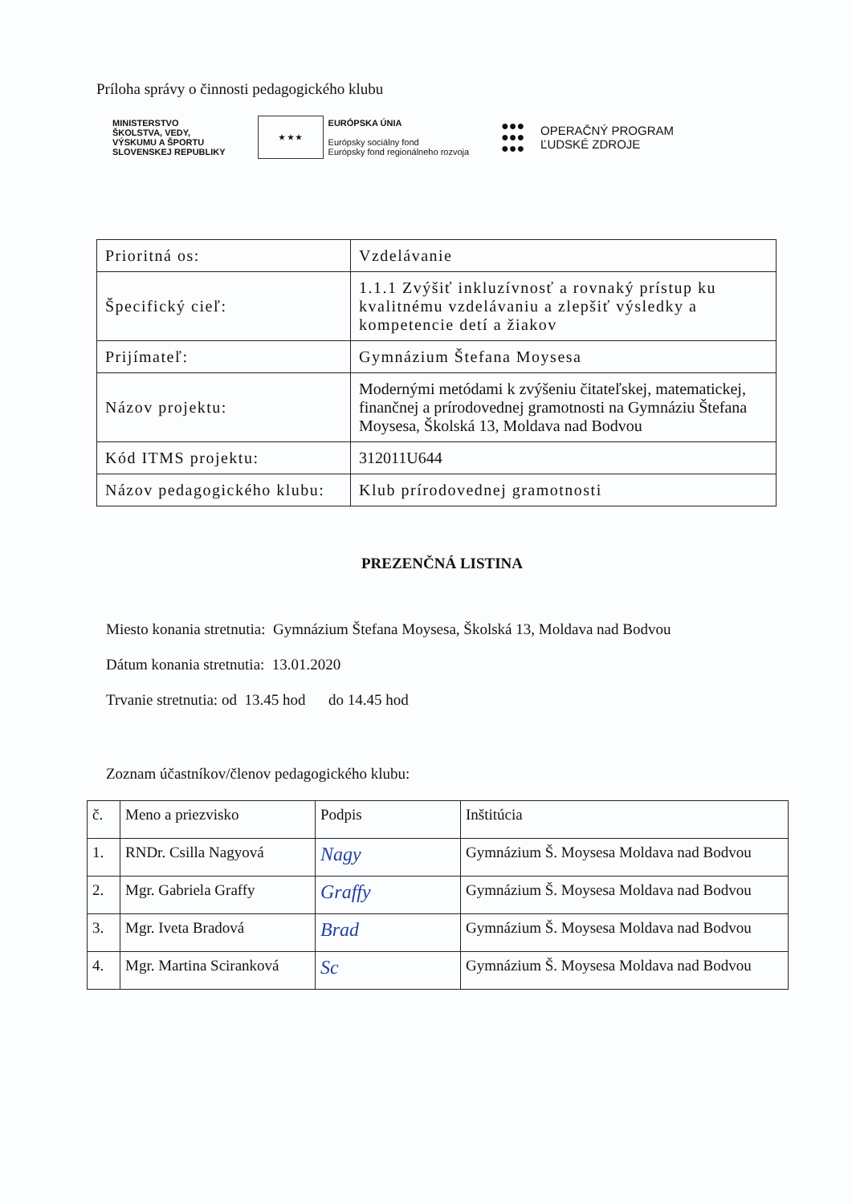Príloha správy o činnosti pedagogického klubu
MINISTERSTVO
ŠKOLSTVA, VEDY,
VÝSKUMU A ŠPORTU
SLOVENSKEJ REPUBLIKY
★ ★ ★
EURÓPSKA ÚNIA
Európsky sociálny fond
Európsky fond regionálneho rozvoja
●●●
●●●
●●●
OPERAČNÝ PROGRAM
ĽUDSKÉ ZDROJE
| Prioritná os: | Vzdelávanie |
| Špecifický cieľ: | 1.1.1 Zvýšiť inkluzívnosť a rovnaký prístup ku kvalitnému vzdelávaniu a zlepšiť výsledky a kompetencie detí a žiakov |
| Prijímateľ: | Gymnázium Štefana Moysesa |
| Názov projektu: | Modernými metódami k zvýšeniu čitateľskej, matematickej, finančnej a prírodovednej gramotnosti na Gymnáziu Štefana Moysesa, Školská 13, Moldava nad Bodvou |
| Kód ITMS projektu: | 312011U644 |
| Názov pedagogického klubu: | Klub prírodovednej gramotnosti |
PREZENČNÁ LISTINA
Miesto konania stretnutia: Gymnázium Štefana Moysesa, Školská 13, Moldava nad Bodvou
Dátum konania stretnutia: 13.01.2020
Trvanie stretnutia: od 13.45 hod do 14.45 hod
Zoznam účastníkov/členov pedagogického klubu:
| č. | Meno a priezvisko | Podpis | Inštitúcia |
| 1. | RNDr. Csilla Nagyová | Nagy | Gymnázium Š. Moysesa Moldava nad Bodvou |
| 2. | Mgr. Gabriela Graffy | Graffy | Gymnázium Š. Moysesa Moldava nad Bodvou |
| 3. | Mgr. Iveta Bradová | Brad | Gymnázium Š. Moysesa Moldava nad Bodvou |
| 4. | Mgr. Martina Sciranková | Sc | Gymnázium Š. Moysesa Moldava nad Bodvou |